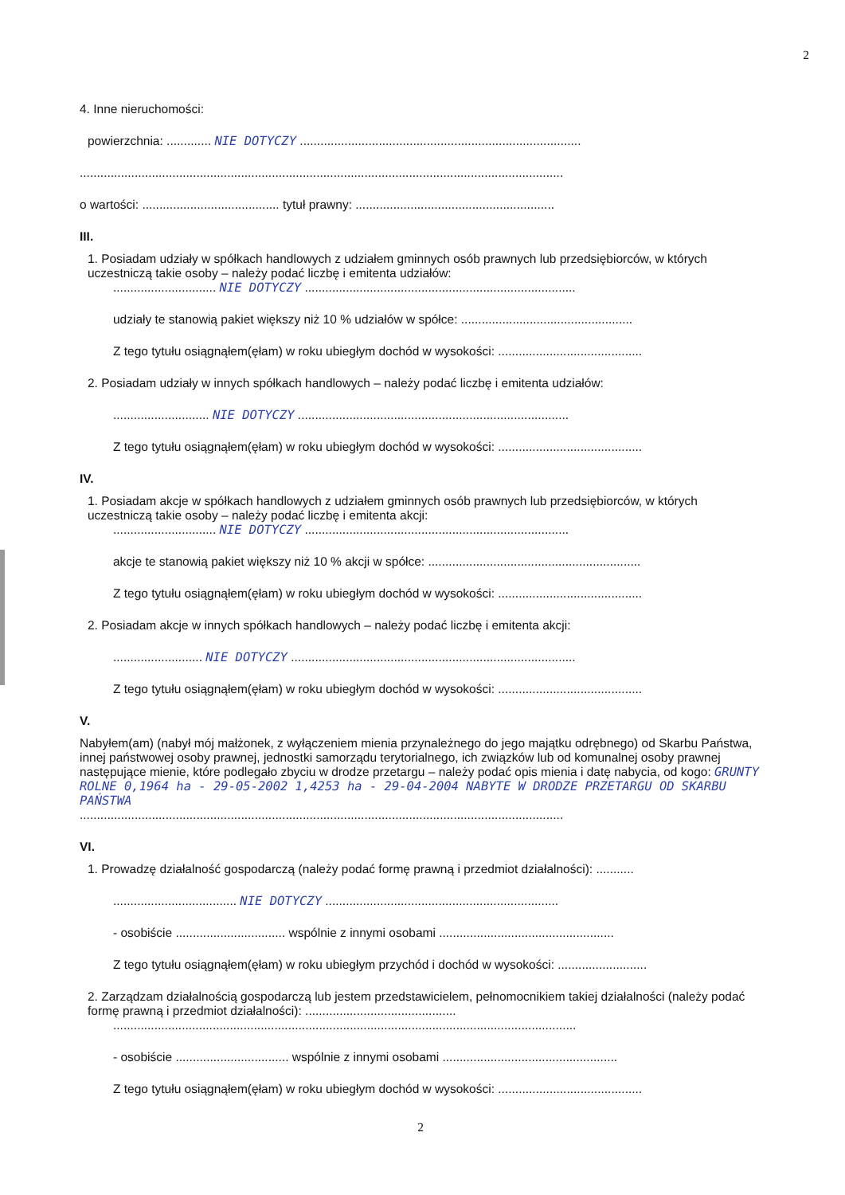2
4. Inne nieruchomości:
powierzchnia: ............. NIE DOTYCZY ..................................................................................
.............................................................................................................................................
o wartości: ........................................ tytuł prawny: ..........................................................
III.
1. Posiadam udziały w spółkach handlowych z udziałem gminnych osób prawnych lub przedsiębiorców, w których uczestniczą takie osoby – należy podać liczbę i emitenta udziałów:
.............................. NIE DOTYCZY ...............................................................................
udziały te stanowią pakiet większy niż 10 % udziałów w spółce: ..................................................
Z tego tytułu osiągnąłem(ęłam) w roku ubiegłym dochód w wysokości: ..........................................
2. Posiadam udziały w innych spółkach handlowych – należy podać liczbę i emitenta udziałów:
............................ NIE DOTYCZY ...............................................................................
Z tego tytułu osiągnąłem(ęłam) w roku ubiegłym dochód w wysokości: ..........................................
IV.
1. Posiadam akcje w spółkach handlowych z udziałem gminnych osób prawnych lub przedsiębiorców, w których uczestniczą takie osoby – należy podać liczbę i emitenta akcji:
.............................. NIE DOTYCZY .............................................................................
akcje te stanowią pakiet większy niż 10 % akcji w spółce: ..............................................................
Z tego tytułu osiągnąłem(ęłam) w roku ubiegłym dochód w wysokości: ..........................................
2. Posiadam akcje w innych spółkach handlowych – należy podać liczbę i emitenta akcji:
.......................... NIE DOTYCZY ...................................................................................
Z tego tytułu osiągnąłem(ęłam) w roku ubiegłym dochód w wysokości: ..........................................
V.
Nabyłem(am) (nabył mój małżonek, z wyłączeniem mienia przynależnego do jego majątku odrębnego) od Skarbu Państwa, innej państwowej osoby prawnej, jednostki samorządu terytorialnego, ich związków lub od komunalnej osoby prawnej następujące mienie, które podlegało zbyciu w drodze przetargu – należy podać opis mienia i datę nabycia, od kogo: GRUNTY ROLNE 0,1964 ha - 29-05-2002 1,4253 ha - 29-04-2004 NABYTE W DRODZE PRZETARGU OD SKARBU PAŃSTWA
.............................................................................................................................................
VI.
1. Prowadzę działalność gospodarczą (należy podać formę prawną i przedmiot działalności): ...........
.................................... NIE DOTYCZY ....................................................................
- osobiście ................................ wspólnie z innymi osobami ...................................................
Z tego tytułu osiągnąłem(ęłam) w roku ubiegłym przychód i dochód w wysokości: ..........................
2. Zarządzam działalnością gospodarczą lub jestem przedstawicielem, pełnomocnikiem takiej działalności (należy podać formę prawną i przedmiot działalności): ............................................
.......................................................................................................................................
- osobiście ................................. wspólnie z innymi osobami ...................................................
Z tego tytułu osiągnąłem(ęłam) w roku ubiegłym dochód w wysokości: ..........................................
2